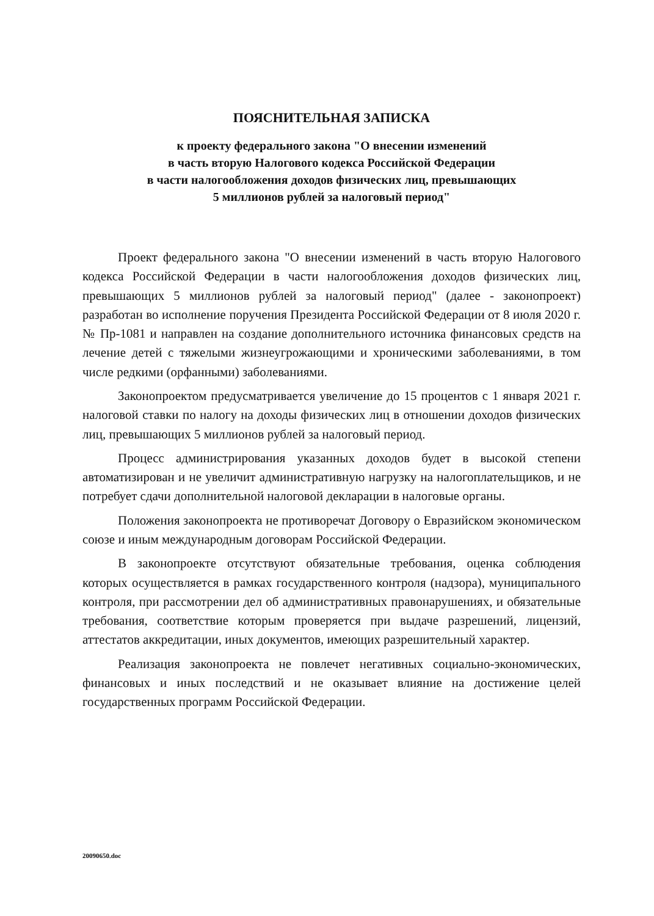ПОЯСНИТЕЛЬНАЯ ЗАПИСКА
к проекту федерального закона "О внесении изменений
в часть вторую Налогового кодекса Российской Федерации
в части налогообложения доходов физических лиц, превышающих
5 миллионов рублей за налоговый период"
Проект федерального закона "О внесении изменений в часть вторую Налогового кодекса Российской Федерации в части налогообложения доходов физических лиц, превышающих 5 миллионов рублей за налоговый период" (далее - законопроект) разработан во исполнение поручения Президента Российской Федерации от 8 июля 2020 г. № Пр-1081 и направлен на создание дополнительного источника финансовых средств на лечение детей с тяжелыми жизнеугрожающими и хроническими заболеваниями, в том числе редкими (орфанными) заболеваниями.
Законопроектом предусматривается увеличение до 15 процентов с 1 января 2021 г. налоговой ставки по налогу на доходы физических лиц в отношении доходов физических лиц, превышающих 5 миллионов рублей за налоговый период.
Процесс администрирования указанных доходов будет в высокой степени автоматизирован и не увеличит административную нагрузку на налогоплательщиков, и не потребует сдачи дополнительной налоговой декларации в налоговые органы.
Положения законопроекта не противоречат Договору о Евразийском экономическом союзе и иным международным договорам Российской Федерации.
В законопроекте отсутствуют обязательные требования, оценка соблюдения которых осуществляется в рамках государственного контроля (надзора), муниципального контроля, при рассмотрении дел об административных правонарушениях, и обязательные требования, соответствие которым проверяется при выдаче разрешений, лицензий, аттестатов аккредитации, иных документов, имеющих разрешительный характер.
Реализация законопроекта не повлечет негативных социально-экономических, финансовых и иных последствий и не оказывает влияние на достижение целей государственных программ Российской Федерации.
20090650.doc